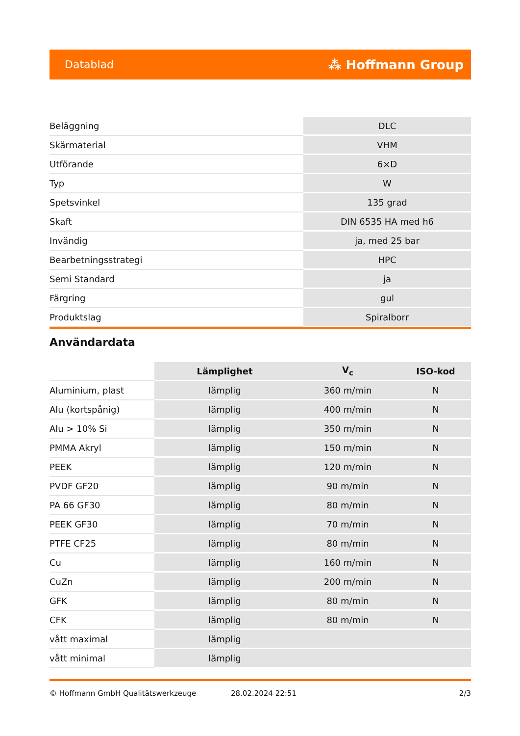Datablad ⁂ Hoffmann Group
| Beläggning | DLC |
| Skärmaterial | VHM |
| Utförande | 6×D |
| Typ | W |
| Spetsvinkel | 135 grad |
| Skaft | DIN 6535 HA med h6 |
| Invändig | ja, med 25 bar |
| Bearbetningsstrategi | HPC |
| Semi Standard | ja |
| Färgring | gul |
| Produktslag | Spiralborr |
Användardata
| | Lämplighet | V<sub>c</sub> | ISO-kod |
| Aluminium, plast | lämplig | 360 m/min | N |
| Alu (kortspånig) | lämplig | 400 m/min | N |
| Alu > 10% Si | lämplig | 350 m/min | N |
| PMMA Akryl | lämplig | 150 m/min | N |
| PEEK | lämplig | 120 m/min | N |
| PVDF GF20 | lämplig | 90 m/min | N |
| PA 66 GF30 | lämplig | 80 m/min | N |
| PEEK GF30 | lämplig | 70 m/min | N |
| PTFE CF25 | lämplig | 80 m/min | N |
| Cu | lämplig | 160 m/min | N |
| CuZn | lämplig | 200 m/min | N |
| GFK | lämplig | 80 m/min | N |
| CFK | lämplig | 80 m/min | N |
| vått maximal | lämplig | | |
| vått minimal | lämplig | | |
© Hoffmann GmbH Qualitätswerkzeuge 28.02.2024 22:51 2/3